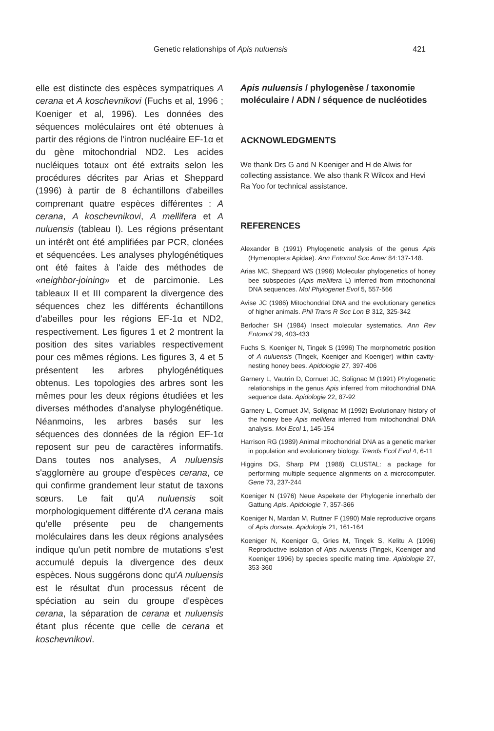Genetic relationships of Apis nuluensis 421
elle est distincte des espèces sympatriques A cerana et A koschevnikovi (Fuchs et al, 1996 ; Koeniger et al, 1996). Les données des séquences moléculaires ont été obtenues à partir des régions de l'intron nucléaire EF-1α et du gène mitochondrial ND2. Les acides nucléiques totaux ont été extraits selon les procédures décrites par Arias et Sheppard (1996) à partir de 8 échantillons d'abeilles comprenant quatre espèces différentes : A cerana, A koschevnikovi, A mellifera et A nuluensis (tableau I). Les régions présentant un intérêt ont été amplifiées par PCR, clonées et séquencées. Les analyses phylogénétiques ont été faites à l'aide des méthodes de «neighbor-joining» et de parcimonie. Les tableaux II et III comparent la divergence des séquences chez les différents échantillons d'abeilles pour les régions EF-1α et ND2, respectivement. Les figures 1 et 2 montrent la position des sites variables respectivement pour ces mêmes régions. Les figures 3, 4 et 5 présentent les arbres phylogénétiques obtenus. Les topologies des arbres sont les mêmes pour les deux régions étudiées et les diverses méthodes d'analyse phylogénétique. Néanmoins, les arbres basés sur les séquences des données de la région EF-1α reposent sur peu de caractères informatifs. Dans toutes nos analyses, A nuluensis s'agglomère au groupe d'espèces cerana, ce qui confirme grandement leur statut de taxons sœurs. Le fait qu'A nuluensis soit morphologiquement différente d'A cerana mais qu'elle présente peu de changements moléculaires dans les deux régions analysées indique qu'un petit nombre de mutations s'est accumulé depuis la divergence des deux espèces. Nous suggérons donc qu'A nuluensis est le résultat d'un processus récent de spéciation au sein du groupe d'espèces cerana, la séparation de cerana et nuluensis étant plus récente que celle de cerana et koschevnikovi.
Apis nuluensis / phylogenèse / taxonomie moléculaire / ADN / séquence de nucléotides
ACKNOWLEDGMENTS
We thank Drs G and N Koeniger and H de Alwis for collecting assistance. We also thank R Wilcox and Hevi Ra Yoo for technical assistance.
REFERENCES
Alexander B (1991) Phylogenetic analysis of the genus Apis (Hymenoptera:Apidae). Ann Entomol Soc Amer 84:137-148.
Arias MC, Sheppard WS (1996) Molecular phylogenetics of honey bee subspecies (Apis mellifera L) inferred from mitochondrial DNA sequences. Mol Phylogenet Evol 5, 557-566
Avise JC (1986) Mitochondrial DNA and the evolutionary genetics of higher animals. Phil Trans R Soc Lon B 312, 325-342
Berlocher SH (1984) Insect molecular systematics. Ann Rev Entomol 29, 403-433
Fuchs S, Koeniger N, Tingek S (1996) The morphometric position of A nuluensis (Tingek, Koeniger and Koeniger) within cavity-nesting honey bees. Apidologie 27, 397-406
Garnery L, Vautrin D, Cornuet JC, Solignac M (1991) Phylogenetic relationships in the genus Apis inferred from mitochondrial DNA sequence data. Apidologie 22, 87-92
Garnery L, Cornuet JM, Solignac M (1992) Evolutionary history of the honey bee Apis mellifera inferred from mitochondrial DNA analysis. Mol Ecol 1, 145-154
Harrison RG (1989) Animal mitochondrial DNA as a genetic marker in population and evolutionary biology. Trends Ecol Evol 4, 6-11
Higgins DG, Sharp PM (1988) CLUSTAL: a package for performing multiple sequence alignments on a microcomputer. Gene 73, 237-244
Koeniger N (1976) Neue Aspekete der Phylogenie innerhalb der Gattung Apis. Apidologie 7, 357-366
Koeniger N, Mardan M, Ruttner F (1990) Male reproductive organs of Apis dorsata. Apidologie 21, 161-164
Koeniger N, Koeniger G, Gries M, Tingek S, Kelitu A (1996) Reproductive isolation of Apis nuluensis (Tingek, Koeniger and Koeniger 1996) by species specific mating time. Apidologie 27, 353-360